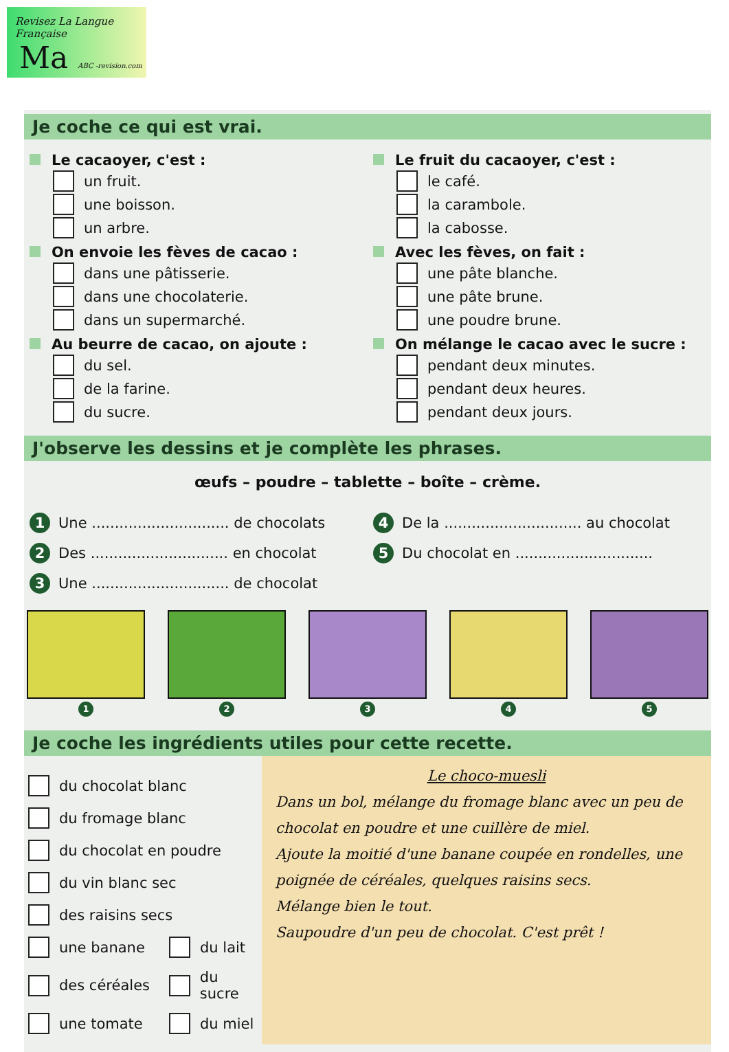Revisez La Langue Française
Ma ABC -revision.com
Je coche ce qui est vrai.
Le cacaoyer, c'est :
un fruit.
une boisson.
un arbre.
On envoie les fèves de cacao :
dans une pâtisserie.
dans une chocolaterie.
dans un supermarché.
Au beurre de cacao, on ajoute :
du sel.
de la farine.
du sucre.
Le fruit du cacaoyer, c'est :
le café.
la carambole.
la cabosse.
Avec les fèves, on fait :
une pâte blanche.
une pâte brune.
une poudre brune.
On mélange le cacao avec le sucre :
pendant deux minutes.
pendant deux heures.
pendant deux jours.
J'observe les dessins et je complète les phrases.
œufs – poudre – tablette – boîte – crème.
1 Une .............................. de chocolats
2 Des .............................. en chocolat
3 Une .............................. de chocolat
4 De la .............................. au chocolat
5 Du chocolat en ..............................
1 2 3 4 5
Je coche les ingrédients utiles pour cette recette.
du chocolat blanc
du fromage blanc
du chocolat en poudre
du vin blanc sec
des raisins secs
une banane du lait
des céréales du sucre
une tomate du miel
Le choco-muesli
Dans un bol, mélange du fromage blanc avec un peu de chocolat en poudre et une cuillère de miel.
Ajoute la moitié d'une banane coupée en rondelles, une poignée de céréales, quelques raisins secs.
Mélange bien le tout.
Saupoudre d'un peu de chocolat. C'est prêt !